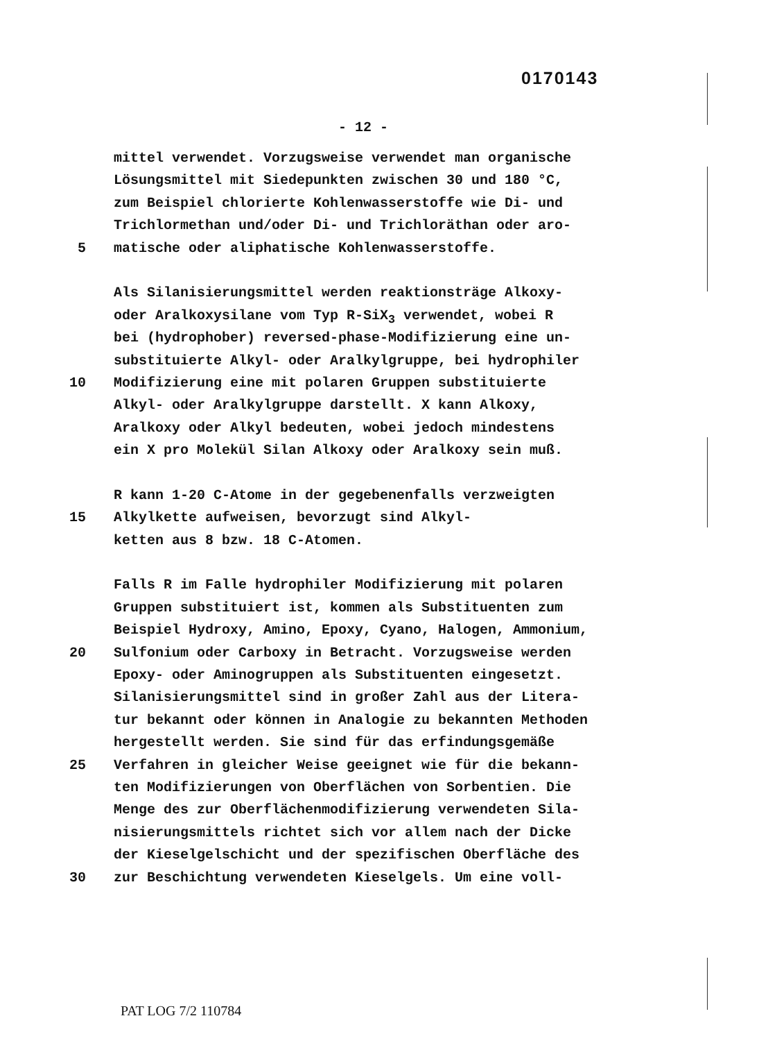0170143
- 12 -
mittel verwendet. Vorzugsweise verwendet man organische
Lösungsmittel mit Siedepunkten zwischen 30 und 180 °C,
zum Beispiel chlorierte Kohlenwasserstoffe wie Di- und
Trichlormethan und/oder Di- und Trichloräthan oder aro-
5 matische oder aliphatische Kohlenwasserstoffe.
Als Silanisierungsmittel werden reaktionsträge Alkoxy-
oder Aralkoxysilane vom Typ R-SiX<sub>3</sub> verwendet, wobei R
bei (hydrophober) reversed-phase-Modifizierung eine un-
substituierte Alkyl- oder Aralkylgruppe, bei hydrophiler
10 Modifizierung eine mit polaren Gruppen substituierte
Alkyl- oder Aralkylgruppe darstellt. X kann Alkoxy,
Aralkoxy oder Alkyl bedeuten, wobei jedoch mindestens
ein X pro Molekül Silan Alkoxy oder Aralkoxy sein muß.
R kann 1-20 C-Atome in der gegebenenfalls verzweigten
15 Alkylkette aufweisen, bevorzugt sind Alkyl-
ketten aus 8 bzw. 18 C-Atomen.
Falls R im Falle hydrophiler Modifizierung mit polaren
Gruppen substituiert ist, kommen als Substituenten zum
Beispiel Hydroxy, Amino, Epoxy, Cyano, Halogen, Ammonium,
20 Sulfonium oder Carboxy in Betracht. Vorzugsweise werden
Epoxy- oder Aminogruppen als Substituenten eingesetzt.
Silanisierungsmittel sind in großer Zahl aus der Litera-
tur bekannt oder können in Analogie zu bekannten Methoden
hergestellt werden. Sie sind für das erfindungsgemäße
25 Verfahren in gleicher Weise geeignet wie für die bekann-
ten Modifizierungen von Oberflächen von Sorbentien. Die
Menge des zur Oberflächenmodifizierung verwendeten Sila-
nisierungsmittels richtet sich vor allem nach der Dicke
der Kieselgelschicht und der spezifischen Oberfläche des
30 zur Beschichtung verwendeten Kieselgels. Um eine voll-
PAT LOG 7/2 110784